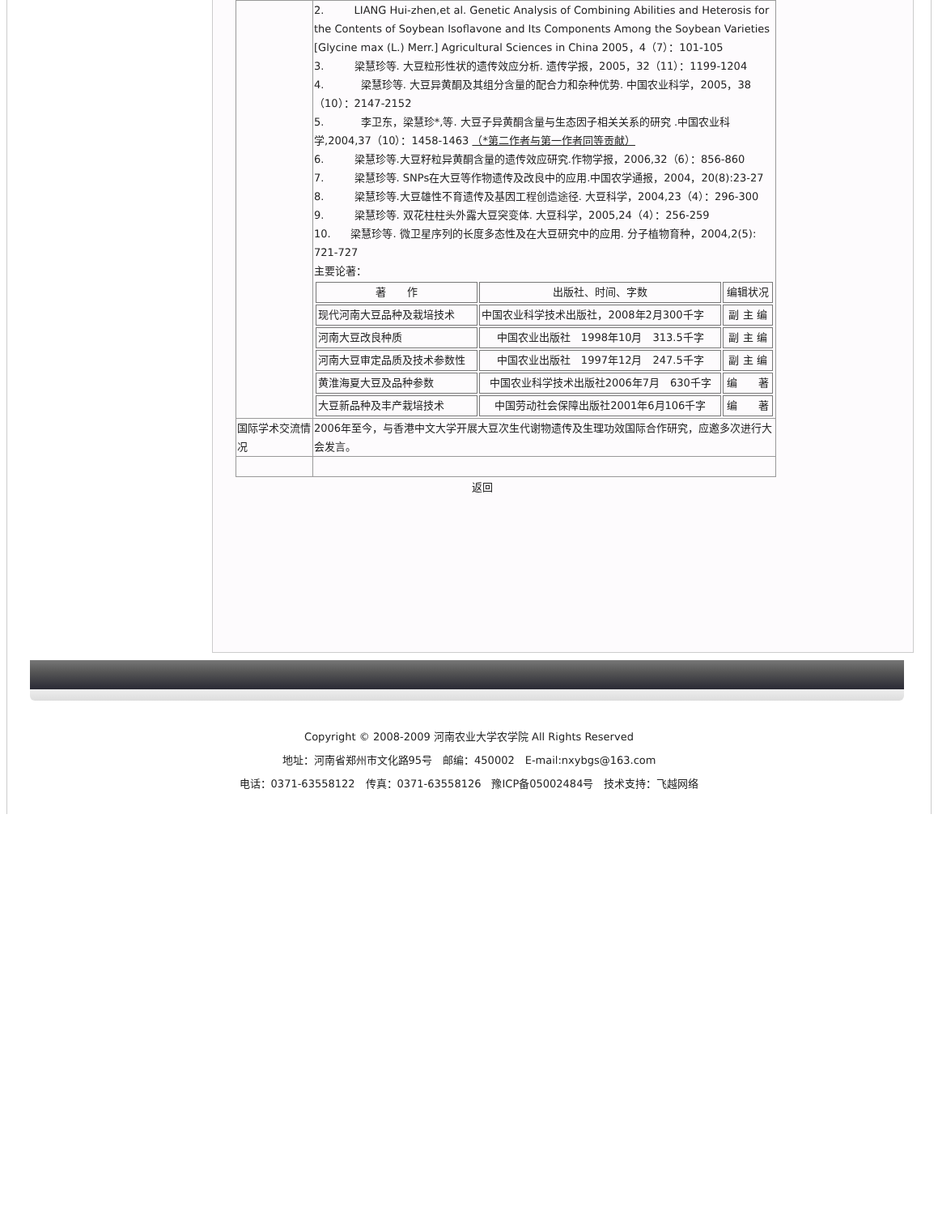| | 2. LIANG Hui-zhen,et al. Genetic Analysis of Combining Abilities and Heterosis for the Contents of Soybean Isoflavone and Its Components Among the Soybean Varieties [Glycine max (L.) Merr.] Agricultural Sciences in China 2005，4（7）：101-105 3. 梁慧珍等. 大豆粒形性状的遗传效应分析. 遗传学报，2005，32（11）：1199-1204 4. 梁慧珍等. 大豆异黄酮及其组分含量的配合力和杂种优势. 中国农业科学，2005，38（10）：2147-2152 5. 李卫东，梁慧珍*,等. 大豆子异黄酮含量与生态因子相关关系的研究 .中国农业科学,2004,37（10）：1458-1463 （*第二作者与第一作者同等贡献） 6. 梁慧珍等.大豆籽粒异黄酮含量的遗传效应研究.作物学报，2006,32（6）：856-860 7. 梁慧珍等. SNPs在大豆等作物遗传及改良中的应用.中国农学通报，2004，20(8):23-27 8. 梁慧珍等.大豆雄性不育遗传及基因工程创造途径. 大豆科学，2004,23（4）：296-300 9. 梁慧珍等. 双花柱柱头外露大豆突变体. 大豆科学，2005,24（4）：256-259 10. 梁慧珍等. 微卫星序列的长度多态性及在大豆研究中的应用. 分子植物育种，2004,2(5): 721-727 主要论著： / 著 作 / 出版社、时间、字数 / 编辑状况 / / --- / --- / --- / / 现代河南大豆品种及栽培技术 / 中国农业科学技术出版社，2008年2月300千字 / 副 主 编 / / 河南大豆改良种质 / 中国农业出版社 1998年10月 313.5千字 / 副 主 编 / / 河南大豆审定品质及技术参数性 / 中国农业出版社 1997年12月 247.5千字 / 副 主 编 / / 黄淮海夏大豆及品种参数 / 中国农业科学技术出版社2006年7月 630千字 / 编 著 / / 大豆新品种及丰产栽培技术 / 中国劳动社会保障出版社2001年6月106千字 / 编 著 / |
| 国际学术交流情况 | 2006年至今，与香港中文大学开展大豆次生代谢物遗传及生理功效国际合作研究，应邀多次进行大会发言。 |
返回
Copyright © 2008-2009 河南农业大学农学院 All Rights Reserved
地址：河南省郑州市文化路95号　邮编：450002　E-mail:nxybgs@163.com
电话：0371-63558122　传真：0371-63558126　豫ICP备05002484号　技术支持：飞越网络